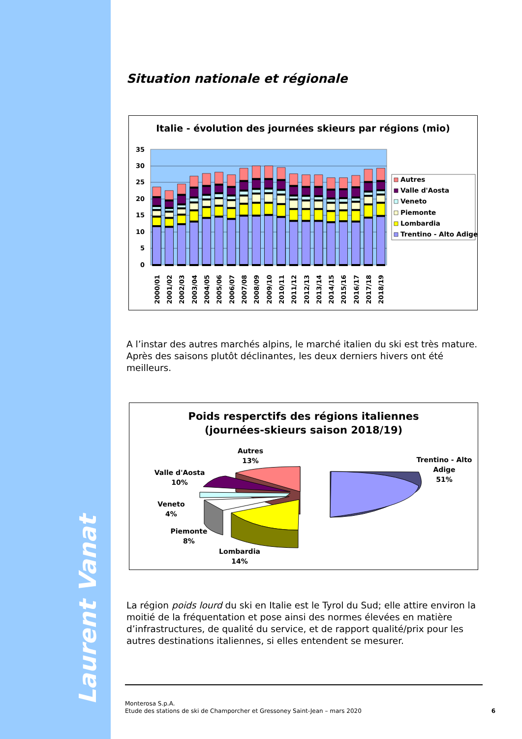Laurent Vanat
Situation nationale et régionale
Italie - évolution des journées skieurs par régions (mio)
35
30
25
20
15
10
5
0
2000/01
2001/02
2002/03
2003/04
2004/05
2005/06
2006/07
2007/08
2008/09
2009/10
2010/11
2011/12
2012/13
2013/14
2014/15
2015/16
2016/17
2017/18
2018/19
Autres
Valle d'Aosta
Veneto
Piemonte
Lombardia
Trentino - Alto Adige
A l’instar des autres marchés alpins, le marché italien du ski est très mature. Après des saisons plutôt déclinantes, les deux derniers hivers ont été meilleurs.
Poids resperctifs des régions italiennes
(journées-skieurs saison 2018/19)
Autres
13%
Valle d'Aosta
10%
Veneto
4%
Piemonte
8%
Lombardia
14%
Trentino - Alto
Adige
51%
La région poids lourd du ski en Italie est le Tyrol du Sud; elle attire environ la moitié de la fréquentation et pose ainsi des normes élevées en matière d’infrastructures, de qualité du service, et de rapport qualité/prix pour les autres destinations italiennes, si elles entendent se mesurer.
Monterosa S.p.A.
Etude des stations de ski de Champorcher et Gressoney Saint-Jean – mars 2020
6